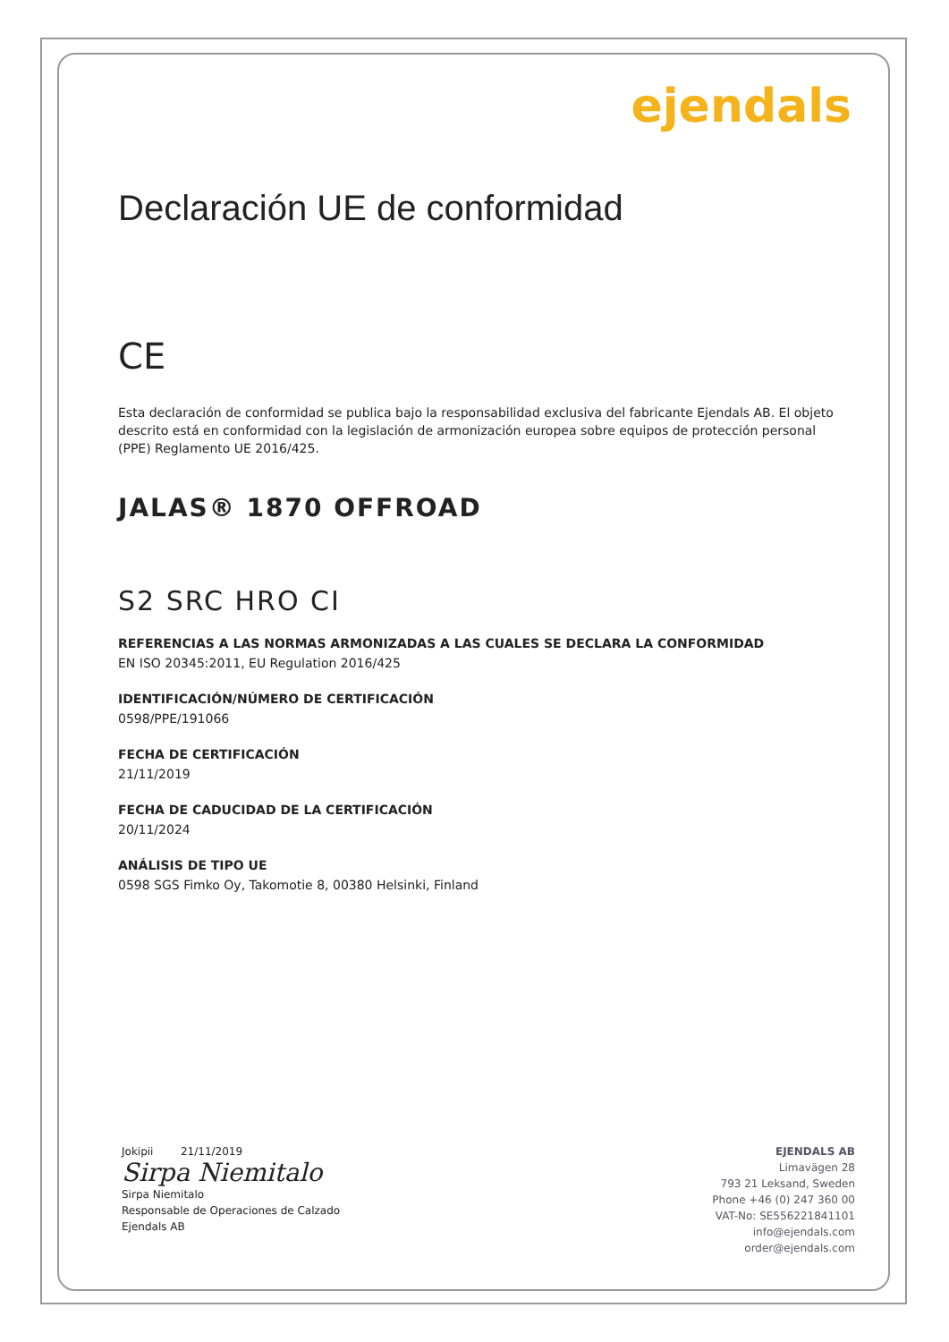ejendals
Declaración UE de conformidad
CE
Esta declaración de conformidad se publica bajo la responsabilidad exclusiva del fabricante Ejendals AB. El objeto descrito está en conformidad con la legislación de armonización europea sobre equipos de protección personal (PPE) Reglamento UE 2016/425.
JALAS® 1870 OFFROAD
S2 SRC HRO CI
REFERENCIAS A LAS NORMAS ARMONIZADAS A LAS CUALES SE DECLARA LA CONFORMIDAD
EN ISO 20345:2011, EU Regulation 2016/425
IDENTIFICACIÓN/NÚMERO DE CERTIFICACIÓN
0598/PPE/191066
FECHA DE CERTIFICACIÓN
21/11/2019
FECHA DE CADUCIDAD DE LA CERTIFICACIÓN
20/11/2024
ANÁLISIS DE TIPO UE
0598 SGS Fimko Oy, Takomotie 8, 00380 Helsinki, Finland
Jokipii 21/11/2019
Sirpa Niemitalo
Sirpa Niemitalo
Responsable de Operaciones de Calzado
Ejendals AB
EJENDALS AB
Limavägen 28
793 21 Leksand, Sweden
Phone +46 (0) 247 360 00
VAT-No: SE556221841101
info@ejendals.com
order@ejendals.com